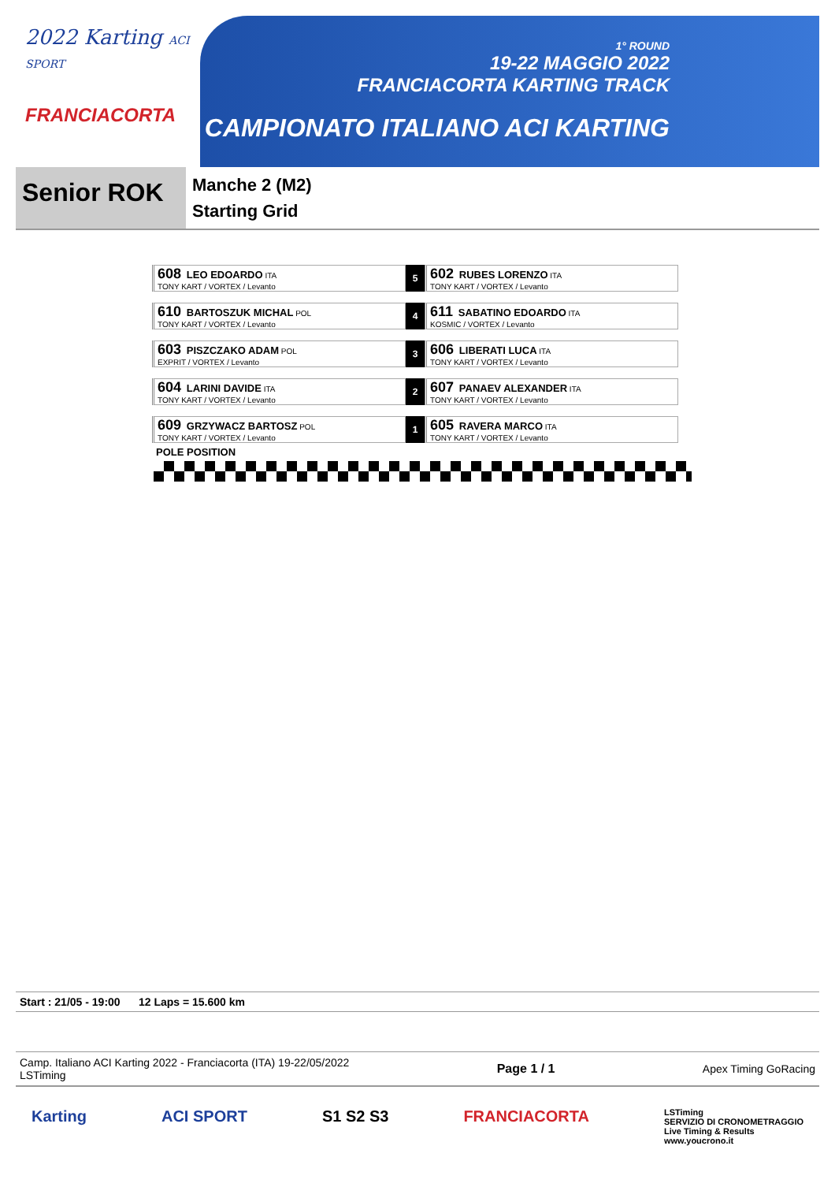2022 Karting ACI SPORT
FRANCIACORTA
1° ROUND
19-22 MAGGIO 2022
FRANCIACORTA KARTING TRACK
CAMPIONATO ITALIANO ACI KARTING
Senior ROK
Manche 2 (M2)
Starting Grid
| 608 LEO EDOARDO ITA TONY KART / VORTEX / Levanto | 5 | 602 RUBES LORENZO ITA TONY KART / VORTEX / Levanto |
| 610 BARTOSZUK MICHAL POL TONY KART / VORTEX / Levanto | 4 | 611 SABATINO EDOARDO ITA KOSMIC / VORTEX / Levanto |
| 603 PISZCZAKO ADAM POL EXPRIT / VORTEX / Levanto | 3 | 606 LIBERATI LUCA ITA TONY KART / VORTEX / Levanto |
| 604 LARINI DAVIDE ITA TONY KART / VORTEX / Levanto | 2 | 607 PANAEV ALEXANDER ITA TONY KART / VORTEX / Levanto |
| 609 GRZYWACZ BARTOSZ POL TONY KART / VORTEX / Levanto | 1 | 605 RAVERA MARCO ITA TONY KART / VORTEX / Levanto |
POLE POSITION
Start : 21/05 - 19:00 12 Laps = 15.600 km
Camp. Italiano ACI Karting 2022 - Franciacorta (ITA) 19-22/05/2022
LSTiming
Page 1 / 1 Apex Timing GoRacing
Karting ACI SPORT S1 S2 S3 FRANCIACORTA LSTiming
SERVIZIO DI CRONOMETRAGGIO
Live Timing & Results
www.youcrono.it